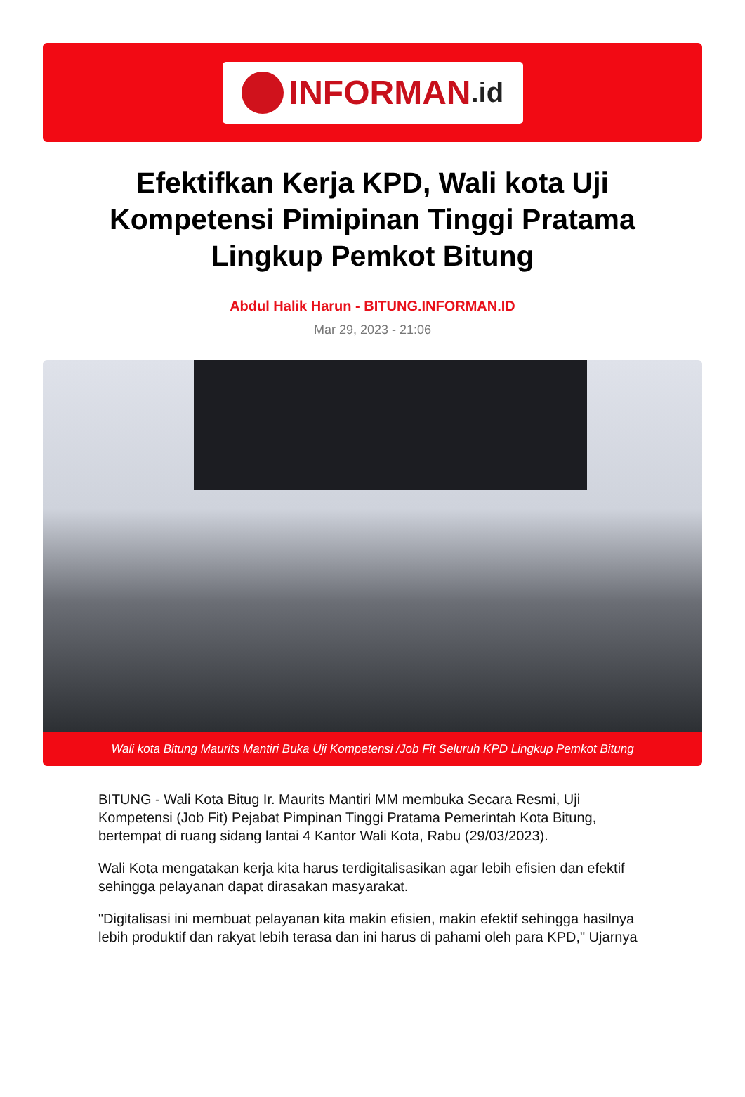INFORMAN.id
Efektifkan Kerja KPD, Wali kota Uji Kompetensi Pimipinan Tinggi Pratama Lingkup Pemkot Bitung
Abdul Halik Harun - BITUNG.INFORMAN.ID
Mar 29, 2023 - 21:06
Wali kota Bitung Maurits Mantiri Buka Uji Kompetensi /Job Fit Seluruh KPD Lingkup Pemkot Bitung
BITUNG - Wali Kota Bitug Ir. Maurits Mantiri MM membuka Secara Resmi, Uji Kompetensi (Job Fit) Pejabat Pimpinan Tinggi Pratama Pemerintah Kota Bitung, bertempat di ruang sidang lantai 4 Kantor Wali Kota, Rabu (29/03/2023).
Wali Kota mengatakan kerja kita harus terdigitalisasikan agar lebih efisien dan efektif sehingga pelayanan dapat dirasakan masyarakat.
"Digitalisasi ini membuat pelayanan kita makin efisien, makin efektif sehingga hasilnya lebih produktif dan rakyat lebih terasa dan ini harus di pahami oleh para KPD," Ujarnya